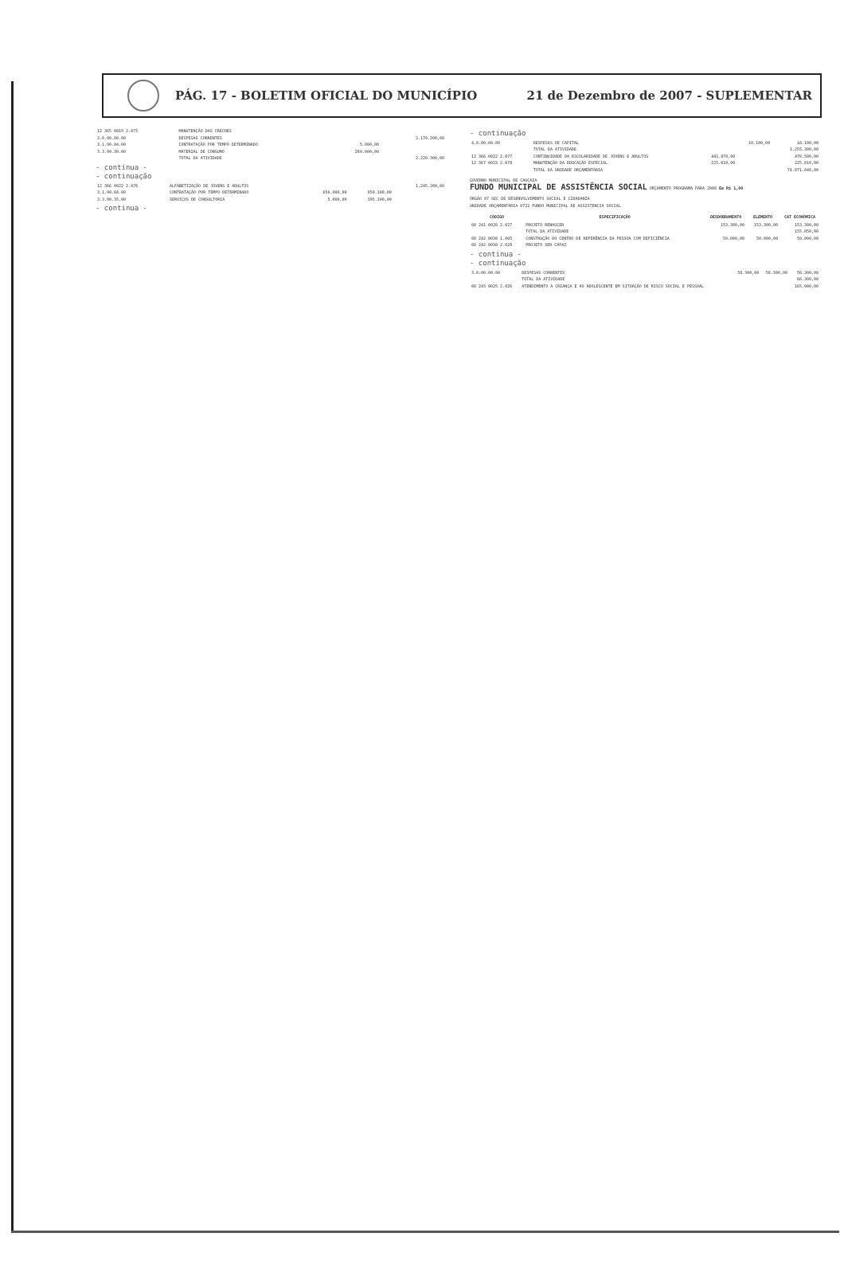PÁG. 17 - BOLETIM OFICIAL DO MUNICÍPIO
21 de Dezembro de 2007 - SUPLEMENTAR
| 12 365 0019 2.075 | MANUTENÇÃO DAS CRECHES | | | |
| 3.0.00.00.00 | DESPESAS CORRENTES | | | 2.170.200,00 |
| 3.1.90.04.00 | CONTRATAÇÃO POR TEMPO DETERMINADO | 5.000,00 | | |
| 3.3.90.30.00 | MATERIAL DE CONSUMO | 280.000,00 | | |
| | TOTAL DA ATIVIDADE | | | 2.220.300,00 |
- continua -
- continuação
| 12 366 0022 2.076 | ALFABETIZAÇÃO DE JOVENS E ADULTOS | | | 1.245.200,00 |
| 3.1.90.04.00 | CONTRATAÇÃO POR TEMPO DETERMINADO | 650.000,00 | 850.100,00 | |
| 3.3.90.35.00 | SERVIÇOS DE CONSULTORIA | 5.000,00 | 395.100,00 | |
- continua -
- continuação
| 4.0.00.00.00 | DESPESAS DE CAPITAL | | 10.100,00 | 10.100,00 |
| | TOTAL DA ATIVIDADE | | | 1.255.300,00 |
| 12 366 0022 2.077 | CONTINUIDADE DA ESCOLARIDADE DE JOVENS E ADULTOS | 441.870,00 | | 478.500,00 |
| 12 367 0023 2.078 | MANUTENÇÃO DA EDUCAÇÃO ESPECIAL | 225.010,00 | | 225.010,00 |
| | TOTAL DA UNIDADE ORÇAMENTÁRIA | | | 74.871.040,00 |
GOVERNO MUNICIPAL DE CAUCAIA
FUNDO MUNICIPAL DE ASSISTÊNCIA SOCIAL ORÇAMENTO PROGRAMA PARA 2008 Em R$ 1,00
ÓRGÃO 07 SEC DE DESENVOLVIMENTO SOCIAL E CIDADANIA
UNIDADE ORÇAMENTÁRIA 0722 FUNDO MUNICIPAL DE ASSISTENCIA SOCIAL
| CÓDIGO | ESPECIFICAÇÃO | DESDOBRAMENTO | ELEMENTO | CAT ECONÔMICA |
| --- | --- | --- | --- | --- |
| 08 241 0028 2.027 | PROJETO RENASCER | 153.300,00 | 153.300,00 | 153.300,00 |
| | TOTAL DA ATIVIDADE | | | 155.850,00 |
| 08 242 0030 1.005 | CONSTRUÇÃO DO CENTRO DE REFERÊNCIA DA PESSOA COM DEFICIÊNCIA | 50.000,00 | 50.000,00 | 50.000,00 |
| 08 242 0030 2.028 | PROJETO SER CAPAZ | | | |
- continua -
- continuação
| 3.0.00.00.00 | DESPESAS CORRENTES | 58.300,00 | 58.300,00 | 58.300,00 |
| | TOTAL DA ATIVIDADE | | | 66.300,00 |
| 08 243 0025 2.026 | ATENDIMENTO À CRIANÇA E AO ADOLESCENTE EM SITUAÇÃO DE RISCO SOCIAL E PESSOAL | | | 165.000,00 |